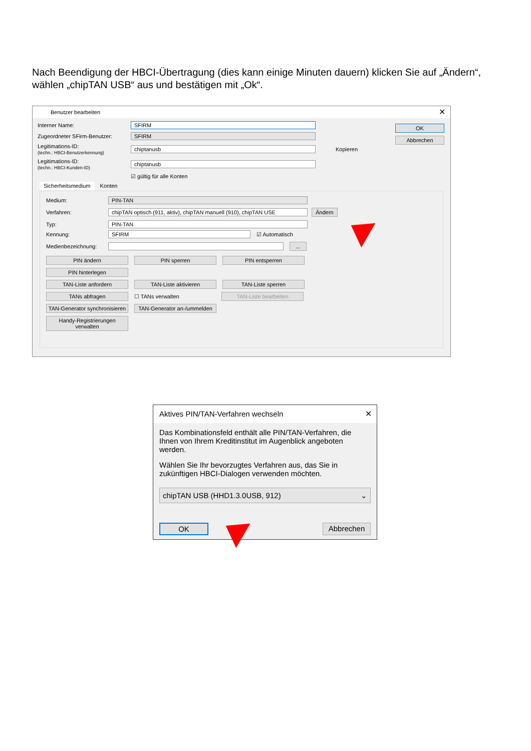Nach Beendigung der HBCI-Übertragung (dies kann einige Minuten dauern) klicken Sie auf „Ändern“, wählen „chipTAN USB“ aus und bestätigen mit „Ok“.
Benutzer bearbeiten ✕
Interner Name: SFIRM
Zugeordneter SFirm-Benutzer: SFIRM
Legitimations-ID:
(techn.: HBCI-Benutzerkennung) chiptanusb Kopieren
Legitimations-ID:
(techn.: HBCI-Kunden-ID) chiptanusb
☑ gültig für alle Konten
OK Abbrechen
Sicherheitsmedium Konten
Medium: PIN-TAN
Verfahren: chipTAN optisch (911, aktiv), chipTAN manuell (910), chipTAN USE Ändern
Typ: PIN-TAN
Kennung: SFIRM ☑ Automatisch
Medienbezeichnung: ...
PIN ändern PIN sperren PIN entsperren
PIN hinterlegen
TAN-Liste anfordern TAN-Liste aktivieren TAN-Liste sperren
TANs abfragen ☐ TANs verwalten TAN-Liste bearbeiten
TAN-Generator synchronisieren TAN-Generator an-/ummelden
Handy-Registrierungen verwalten
Aktives PIN/TAN-Verfahren wechseln ✕
Das Kombinationsfeld enthält alle PIN/TAN-Verfahren, die Ihnen von Ihrem Kreditinstitut im Augenblick angeboten werden.
Wählen Sie Ihr bevorzugtes Verfahren aus, das Sie in zukünftigen HBCI-Dialogen verwenden möchten.
chipTAN USB (HHD1.3.0USB, 912) ⌄
OK Abbrechen